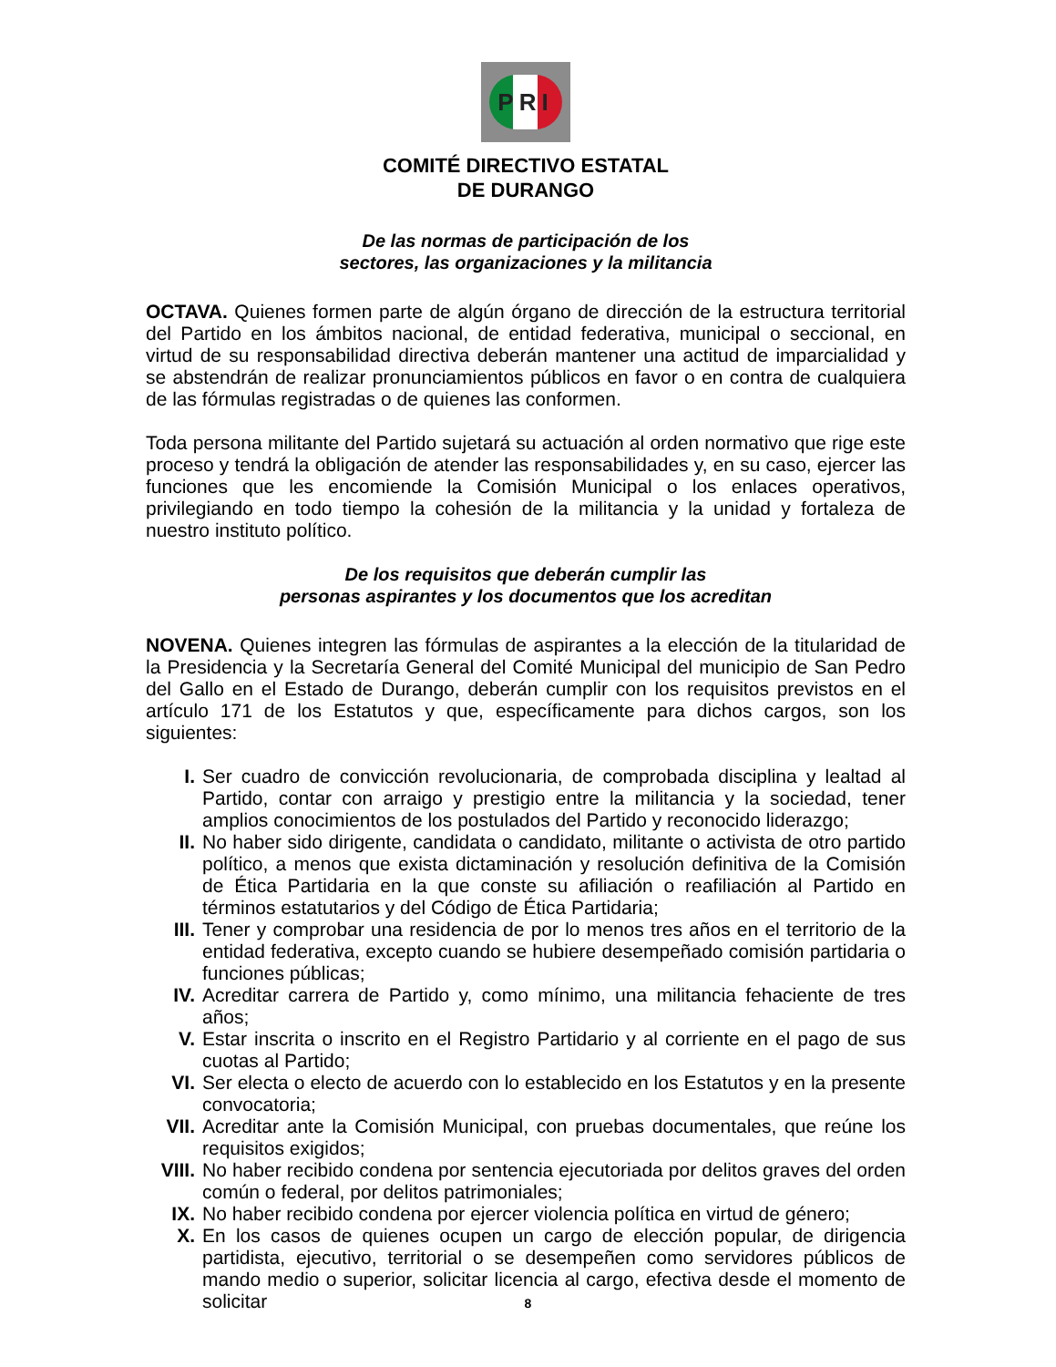PRI
COMITÉ DIRECTIVO ESTATAL
DE DURANGO
De las normas de participación de los
sectores, las organizaciones y la militancia
OCTAVA. Quienes formen parte de algún órgano de dirección de la estructura territorial del Partido en los ámbitos nacional, de entidad federativa, municipal o seccional, en virtud de su responsabilidad directiva deberán mantener una actitud de imparcialidad y se abstendrán de realizar pronunciamientos públicos en favor o en contra de cualquiera de las fórmulas registradas o de quienes las conformen.
Toda persona militante del Partido sujetará su actuación al orden normativo que rige este proceso y tendrá la obligación de atender las responsabilidades y, en su caso, ejercer las funciones que les encomiende la Comisión Municipal o los enlaces operativos, privilegiando en todo tiempo la cohesión de la militancia y la unidad y fortaleza de nuestro instituto político.
De los requisitos que deberán cumplir las
personas aspirantes y los documentos que los acreditan
NOVENA. Quienes integren las fórmulas de aspirantes a la elección de la titularidad de la Presidencia y la Secretaría General del Comité Municipal del municipio de San Pedro del Gallo en el Estado de Durango, deberán cumplir con los requisitos previstos en el artículo 171 de los Estatutos y que, específicamente para dichos cargos, son los siguientes:
I. Ser cuadro de convicción revolucionaria, de comprobada disciplina y lealtad al Partido, contar con arraigo y prestigio entre la militancia y la sociedad, tener amplios conocimientos de los postulados del Partido y reconocido liderazgo;
II. No haber sido dirigente, candidata o candidato, militante o activista de otro partido político, a menos que exista dictaminación y resolución definitiva de la Comisión de Ética Partidaria en la que conste su afiliación o reafiliación al Partido en términos estatutarios y del Código de Ética Partidaria;
III. Tener y comprobar una residencia de por lo menos tres años en el territorio de la entidad federativa, excepto cuando se hubiere desempeñado comisión partidaria o funciones públicas;
IV. Acreditar carrera de Partido y, como mínimo, una militancia fehaciente de tres años;
V. Estar inscrita o inscrito en el Registro Partidario y al corriente en el pago de sus cuotas al Partido;
VI. Ser electa o electo de acuerdo con lo establecido en los Estatutos y en la presente convocatoria;
VII. Acreditar ante la Comisión Municipal, con pruebas documentales, que reúne los requisitos exigidos;
VIII. No haber recibido condena por sentencia ejecutoriada por delitos graves del orden común o federal, por delitos patrimoniales;
IX. No haber recibido condena por ejercer violencia política en virtud de género;
X. En los casos de quienes ocupen un cargo de elección popular, de dirigencia partidista, ejecutivo, territorial o se desempeñen como servidores públicos de mando medio o superior, solicitar licencia al cargo, efectiva desde el momento de solicitar
8